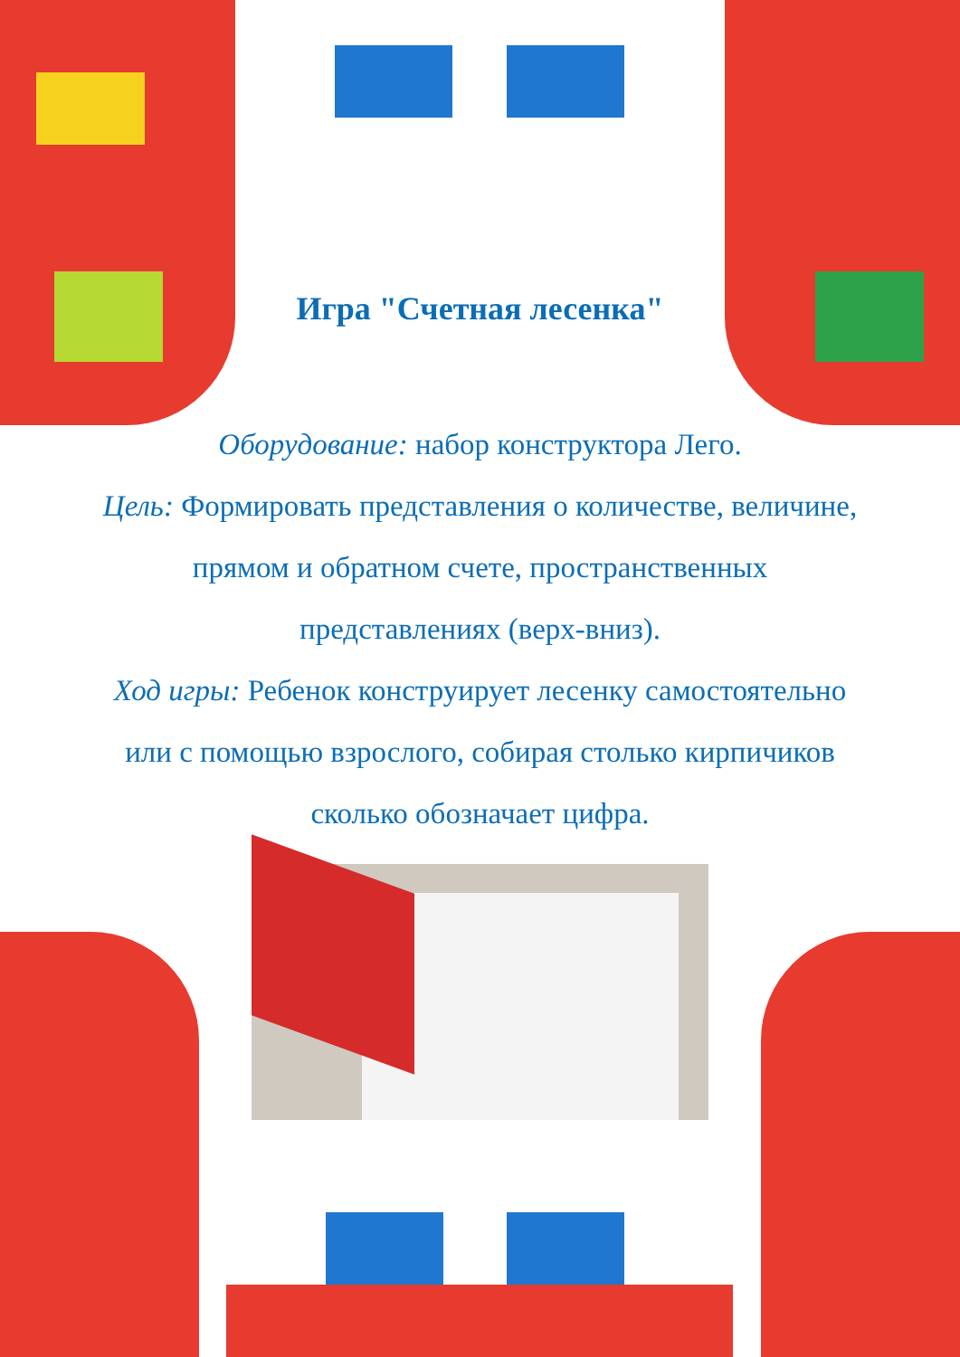Игра "Счетная лесенка"
Оборудование: набор конструктора Лего.
Цель: Формировать представления о количестве, величине, прямом и обратном счете, пространственных представлениях (верх-вниз).
Ход игры: Ребенок конструирует лесенку самостоятельно или с помощью взрослого, собирая столько кирпичиков сколько обозначает цифра.